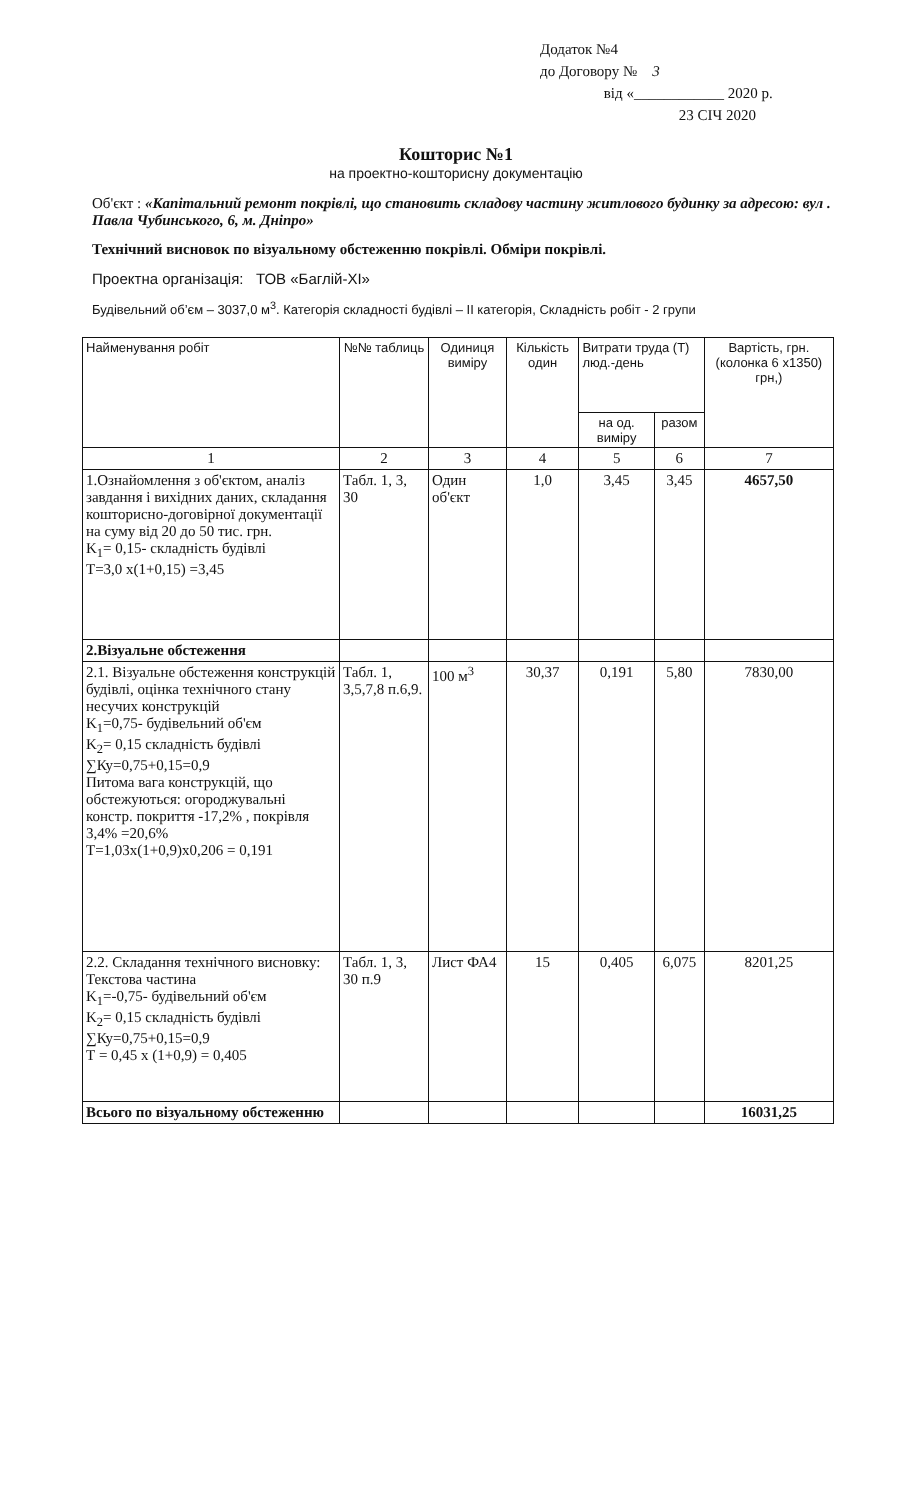Додаток №4
до Договору № 3
від «____________ 2020 р.
23 СІЧ 2020
Кошторис №1
на проектно-кошторисну документацію
Об'єкт : «Капітальний ремонт покрівлі, що становить складову частину житлового будинку за адресою: вул . Павла Чубинського, 6, м. Дніпро»
Технічний висновок по візуальному обстеженню покрівлі. Обміри покрівлі.
Проектна організація: ТОВ «Баглій-XI»
Будівельний об’єм – 3037,0 м<sup>3</sup>. Категорія складності будівлі – II категорія, Складність робіт - 2 групи
| Найменування робіт | №№ таблиць | Одиниця виміру | Кількість один | Витрати труда (Т) люд.-день | | Вартість, грн. (колонка 6 х1350) грн,) |
| --- | --- | --- | --- | --- | --- | --- |
| | | | | на од. виміру | разом | |
| 1 | 2 | 3 | 4 | 5 | 6 | 7 |
| 1.Ознайомлення з об'єктом, аналіз завдання і вихідних даних, складання кошторисно-договірної документації на суму від 20 до 50 тис. грн. K<sub>1</sub>= 0,15- складність будівлі Т=3,0 х(1+0,15) =3,45 | Табл. 1, 3, 30 | Один об'єкт | 1,0 | 3,45 | 3,45 | 4657,50 |
| 2.Візуальне обстеження | | | | | | |
| 2.1. Візуальне обстеження конструкцій будівлі, оцінка технічного стану несучих конструкцій K<sub>1</sub>=0,75- будівельний об'єм K<sub>2</sub>= 0,15 складність будівлі ∑Ку=0,75+0,15=0,9 Питома вага конструкцій, що обстежуються: огороджувальні констр. покриття -17,2% , покрівля 3,4% =20,6% Т=1,03х(1+0,9)х0,206 = 0,191 | Табл. 1, 3,5,7,8 п.6,9. | 100 м<sup>3</sup> | 30,37 | 0,191 | 5,80 | 7830,00 |
| 2.2. Складання технічного висновку: Текстова частина K<sub>1</sub>=-0,75- будівельний об'єм K<sub>2</sub>= 0,15 складність будівлі ∑Ку=0,75+0,15=0,9 Т = 0,45 х (1+0,9) = 0,405 | Табл. 1, 3, 30 п.9 | Лист ФА4 | 15 | 0,405 | 6,075 | 8201,25 |
| Всього по візуальному обстеженню | | | | | | 16031,25 |